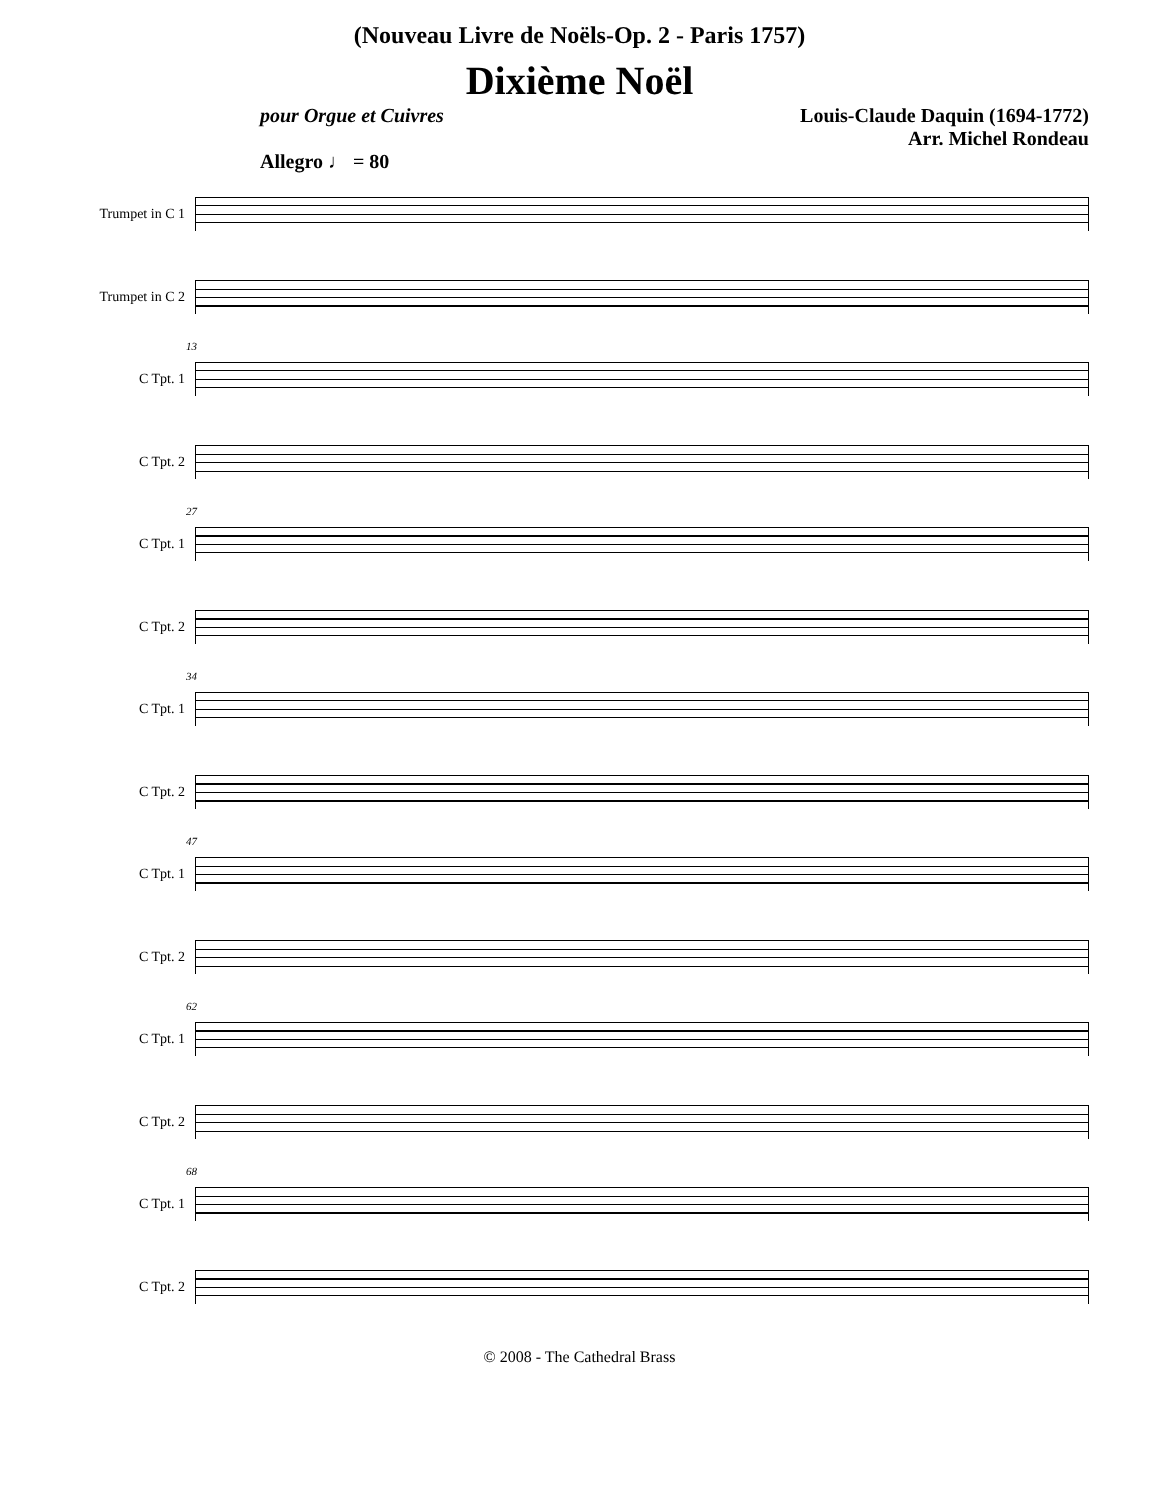(Nouveau Livre de Noëls-Op. 2 - Paris 1757)
Dixième Noël
pour Orgue et Cuivres Louis-Claude Daquin (1694-1772)
Arr. Michel Rondeau
Allegro ♩ = 80
Trumpet in C 1
Trumpet in C 2
C Tpt. 1
C Tpt. 2
13
C Tpt. 1
C Tpt. 2
27
C Tpt. 1
C Tpt. 2
34
C Tpt. 1
C Tpt. 2
47
C Tpt. 1
C Tpt. 2
62
C Tpt. 1
C Tpt. 2
68
© 2008 - The Cathedral Brass